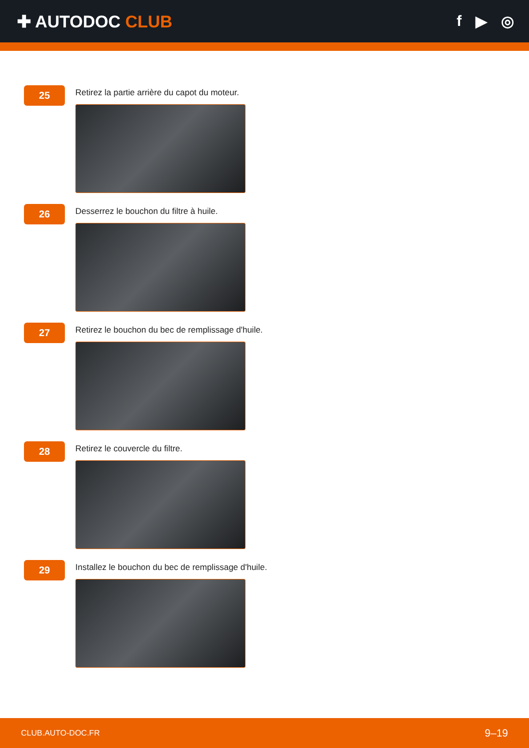✚ AUTODOC CLUB f ▶ ◎
25
Retirez la partie arrière du capot du moteur.
26
Desserrez le bouchon du filtre à huile.
27
Retirez le bouchon du bec de remplissage d'huile.
28
Retirez le couvercle du filtre.
29
Installez le bouchon du bec de remplissage d'huile.
CLUB.AUTO-DOC.FR 9–19